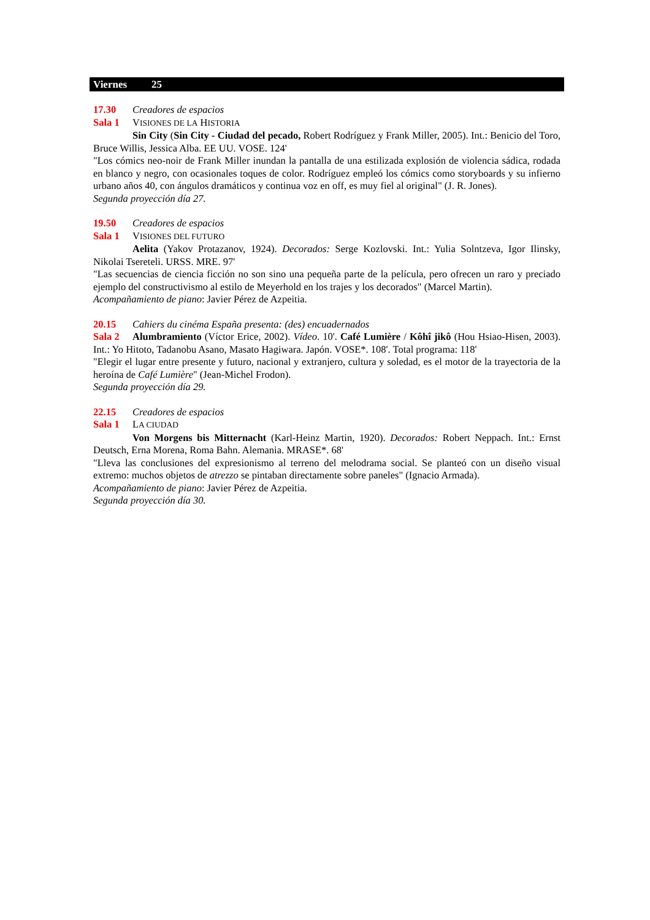Viernes 25
17.30 Creadores de espacios
Sala 1 VISIONES DE LA HISTORIA
Sin City (Sin City - Ciudad del pecado, Robert Rodríguez y Frank Miller, 2005). Int.: Benicio del Toro, Bruce Willis, Jessica Alba. EE UU. VOSE. 124'
"Los cómics neo-noir de Frank Miller inundan la pantalla de una estilizada explosión de violencia sádica, rodada en blanco y negro, con ocasionales toques de color. Rodríguez empleó los cómics como storyboards y su infierno urbano años 40, con ángulos dramáticos y continua voz en off, es muy fiel al original" (J. R. Jones).
Segunda proyección día 27.
19.50 Creadores de espacios
Sala 1 VISIONES DEL FUTURO
Aelita (Yakov Protazanov, 1924). Decorados: Serge Kozlovski. Int.: Yulia Solntzeva, Igor Ilinsky, Nikolai Tsereteli. URSS. MRE. 97'
"Las secuencias de ciencia ficción no son sino una pequeña parte de la película, pero ofrecen un raro y preciado ejemplo del constructivismo al estilo de Meyerhold en los trajes y los decorados" (Marcel Martin).
Acompañamiento de piano: Javier Pérez de Azpeitia.
20.15 Cahiers du cinéma España presenta: (des) encuadernados
Sala 2 Alumbramiento (Víctor Erice, 2002). Vídeo. 10'. Café Lumière / Kôhî jikô (Hou Hsiao-Hisen, 2003). Int.: Yo Hitoto, Tadanobu Asano, Masato Hagiwara. Japón. VOSE*. 108'. Total programa: 118'
"Elegir el lugar entre presente y futuro, nacional y extranjero, cultura y soledad, es el motor de la trayectoria de la heroína de Café Lumière" (Jean-Michel Frodon).
Segunda proyección día 29.
22.15 Creadores de espacios
Sala 1 LA CIUDAD
Von Morgens bis Mitternacht (Karl-Heinz Martin, 1920). Decorados: Robert Neppach. Int.: Ernst Deutsch, Erna Morena, Roma Bahn. Alemania. MRASE*. 68'
"Lleva las conclusiones del expresionismo al terreno del melodrama social. Se planteó con un diseño visual extremo: muchos objetos de atrezzo se pintaban directamente sobre paneles" (Ignacio Armada).
Acompañamiento de piano: Javier Pérez de Azpeitia.
Segunda proyección día 30.